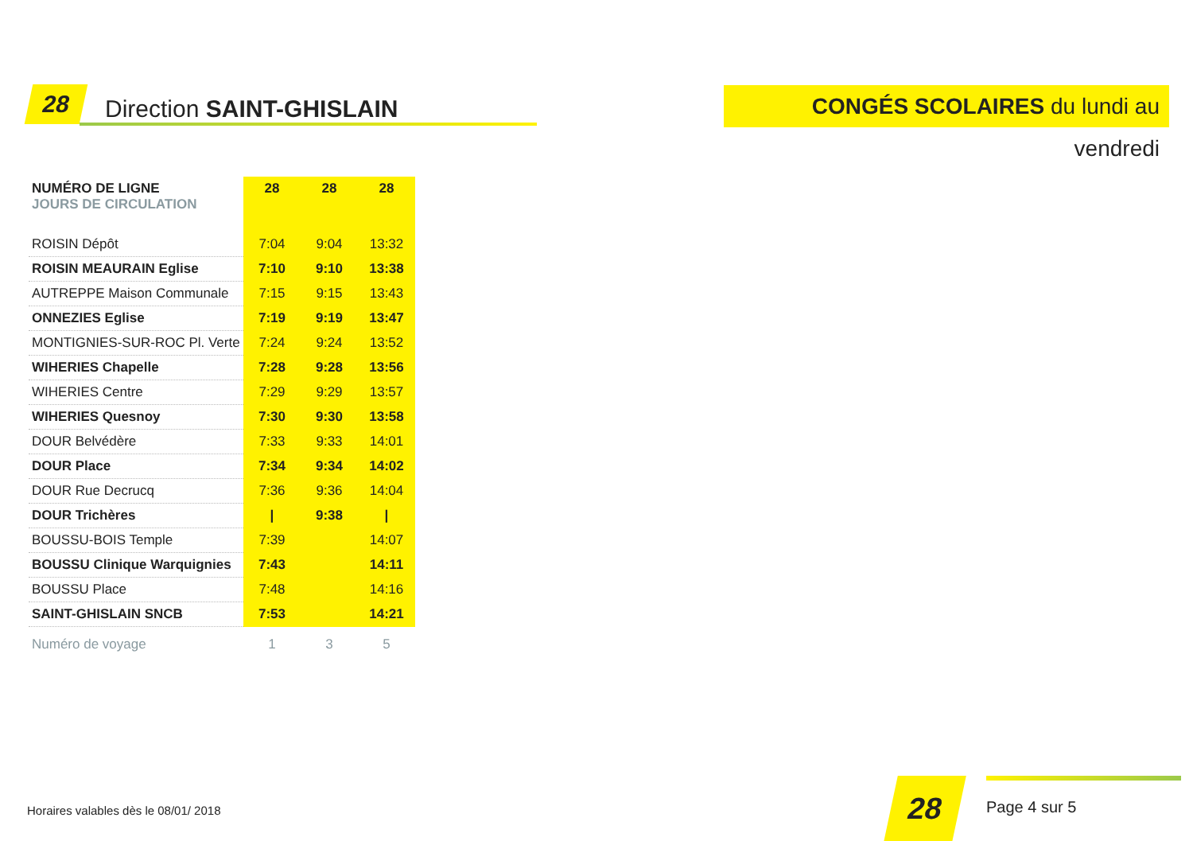28 Direction SAINT-GHISLAIN
CONGÉS SCOLAIRES du lundi au vendredi
| NUMÉRO DE LIGNE JOURS DE CIRCULATION | 28 | 28 | 28 |
| --- | --- | --- | --- |
| ROISIN Dépôt | 7:04 | 9:04 | 13:32 |
| ROISIN MEAURAIN Eglise | 7:10 | 9:10 | 13:38 |
| AUTREPPE Maison Communale | 7:15 | 9:15 | 13:43 |
| ONNEZIES Eglise | 7:19 | 9:19 | 13:47 |
| MONTIGNIES-SUR-ROC Pl. Verte | 7:24 | 9:24 | 13:52 |
| WIHERIES Chapelle | 7:28 | 9:28 | 13:56 |
| WIHERIES Centre | 7:29 | 9:29 | 13:57 |
| WIHERIES Quesnoy | 7:30 | 9:30 | 13:58 |
| DOUR Belvédère | 7:33 | 9:33 | 14:01 |
| DOUR Place | 7:34 | 9:34 | 14:02 |
| DOUR Rue Decrucq | 7:36 | 9:36 | 14:04 |
| DOUR Trichères | / | 9:38 | / |
| BOUSSU-BOIS Temple | 7:39 | | 14:07 |
| BOUSSU Clinique Warquignies | 7:43 | | 14:11 |
| BOUSSU Place | 7:48 | | 14:16 |
| SAINT-GHISLAIN SNCB | 7:53 | | 14:21 |
| Numéro de voyage | 1 | 3 | 5 |
Horaires valables dès le 08/01/ 2018
28
Page 4 sur 5